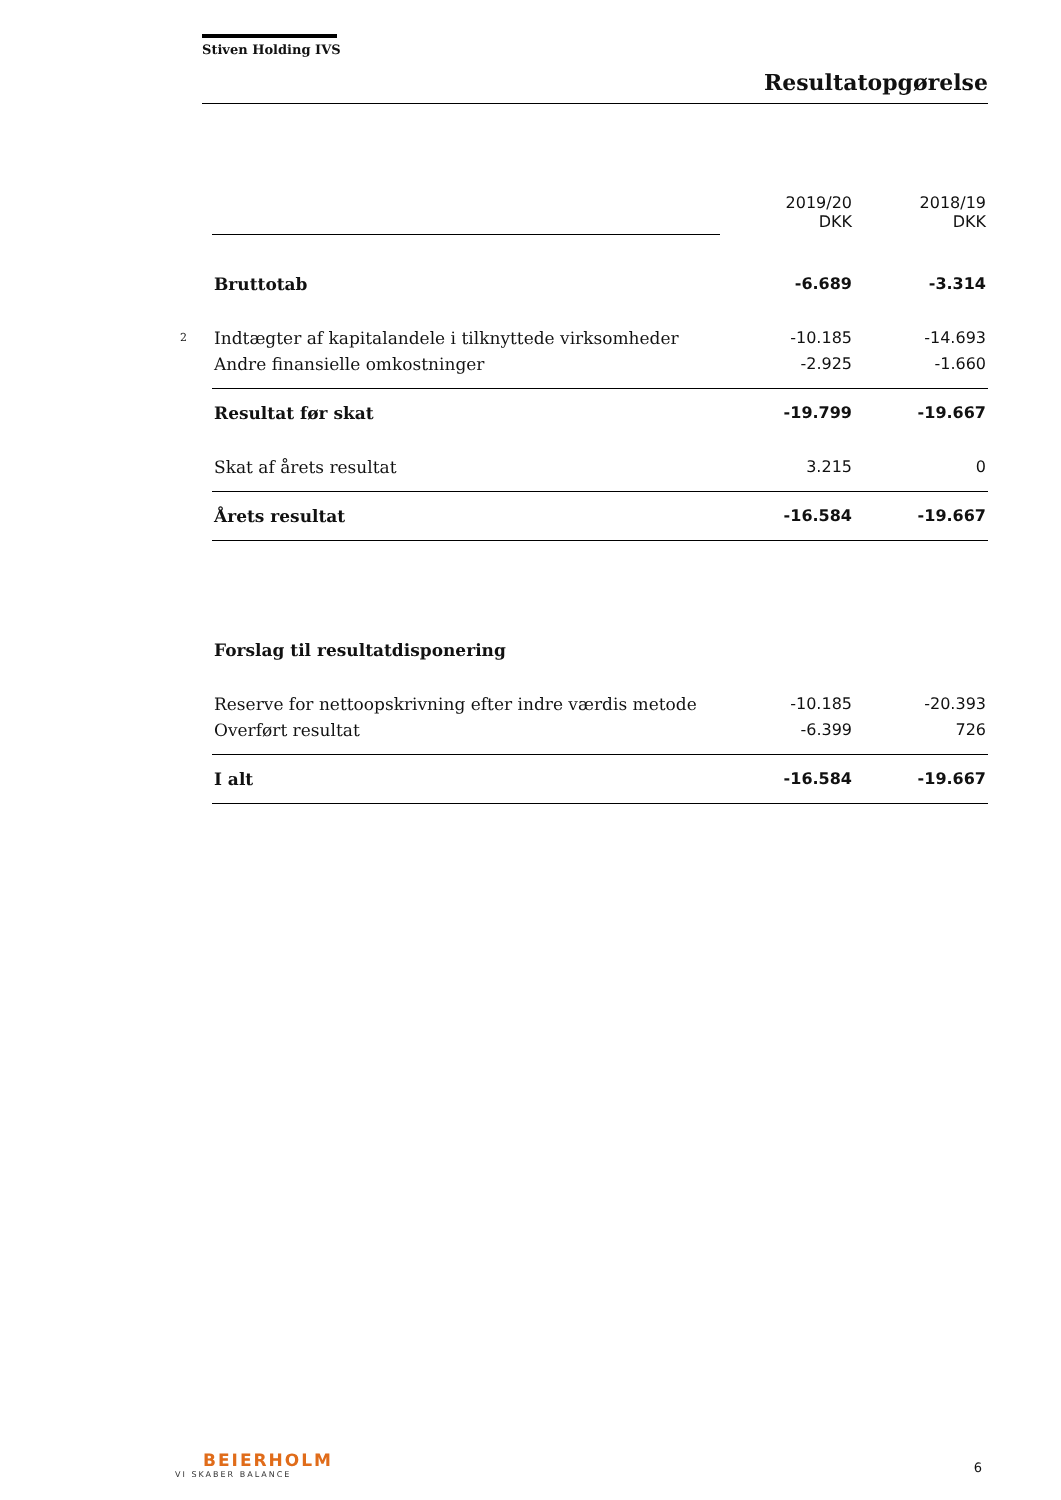Stiven Holding IVS
Resultatopgørelse
| | | 2019/20 DKK | 2018/19 DKK |
| | Bruttotab | -6.689 | -3.314 |
| 2 | Indtægter af kapitalandele i tilknyttede virksomheder | -10.185 | -14.693 |
| | Andre finansielle omkostninger | -2.925 | -1.660 |
| | Resultat før skat | -19.799 | -19.667 |
| | Skat af årets resultat | 3.215 | 0 |
| | Årets resultat | -16.584 | -19.667 |
| | Forslag til resultatdisponering | | |
| | Reserve for nettoopskrivning efter indre værdis metode | -10.185 | -20.393 |
| | Overført resultat | -6.399 | 726 |
| | I alt | -16.584 | -19.667 |
BEIERHOLM
VI SKABER BALANCE
6